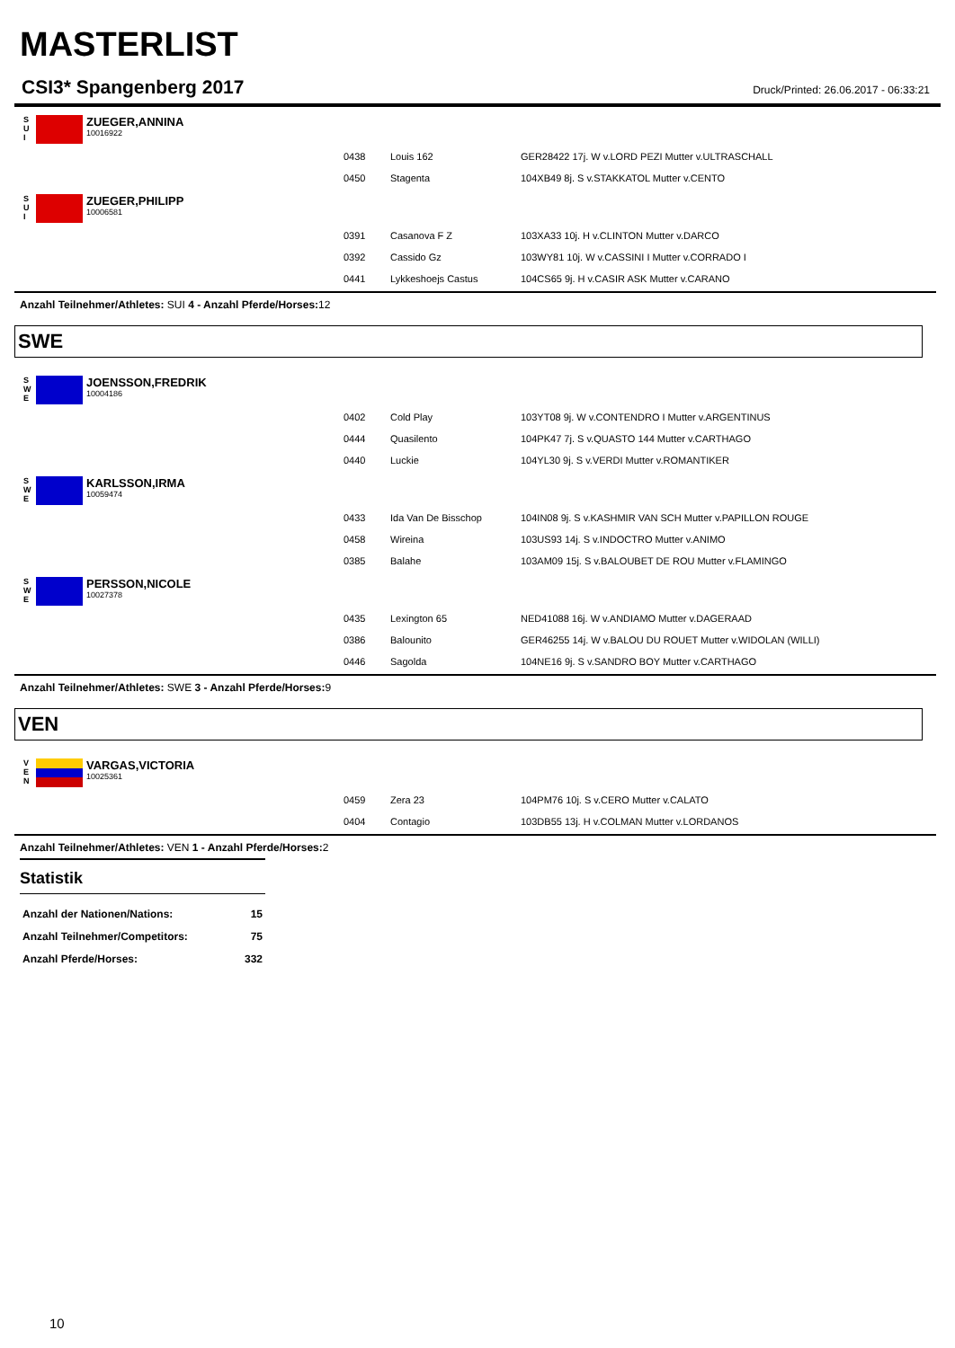MASTERLIST
CSI3* Spangenberg 2017
Druck/Printed: 26.06.2017 - 06:33:21
S
U
I
ZUEGER,ANNINA
10016922
| 0438 | Louis 162 | GER28422 17j. W v.LORD PEZI Mutter v.ULTRASCHALL |
| 0450 | Stagenta | 104XB49 8j. S v.STAKKATOL Mutter v.CENTO |
S
U
I
ZUEGER,PHILIPP
10006581
| 0391 | Casanova F Z | 103XA33 10j. H v.CLINTON Mutter v.DARCO |
| 0392 | Cassido Gz | 103WY81 10j. W v.CASSINI I Mutter v.CORRADO I |
| 0441 | Lykkeshoejs Castus | 104CS65 9j. H v.CASIR ASK Mutter v.CARANO |
Anzahl Teilnehmer/Athletes: SUI 4 - Anzahl Pferde/Horses: 12
SWE
S
W
E
JOENSSON,FREDRIK
10004186
| 0402 | Cold Play | 103YT08 9j. W v.CONTENDRO I Mutter v.ARGENTINUS |
| 0444 | Quasilento | 104PK47 7j. S v.QUASTO 144 Mutter v.CARTHAGO |
| 0440 | Luckie | 104YL30 9j. S v.VERDI Mutter v.ROMANTIKER |
S
W
E
KARLSSON,IRMA
10059474
| 0433 | Ida Van De Bisschop | 104IN08 9j. S v.KASHMIR VAN SCH Mutter v.PAPILLON ROUGE |
| 0458 | Wireina | 103US93 14j. S v.INDOCTRO Mutter v.ANIMO |
| 0385 | Balahe | 103AM09 15j. S v.BALOUBET DE ROU Mutter v.FLAMINGO |
S
W
E
PERSSON,NICOLE
10027378
| 0435 | Lexington 65 | NED41088 16j. W v.ANDIAMO Mutter v.DAGERAAD |
| 0386 | Balounito | GER46255 14j. W v.BALOU DU ROUET Mutter v.WIDOLAN (WILLI) |
| 0446 | Sagolda | 104NE16 9j. S v.SANDRO BOY Mutter v.CARTHAGO |
Anzahl Teilnehmer/Athletes: SWE 3 - Anzahl Pferde/Horses: 9
VEN
V
E
N
VARGAS,VICTORIA
10025361
| 0459 | Zera 23 | 104PM76 10j. S v.CERO Mutter v.CALATO |
| 0404 | Contagio | 103DB55 13j. H v.COLMAN Mutter v.LORDANOS |
Anzahl Teilnehmer/Athletes: VEN 1 - Anzahl Pferde/Horses: 2
Statistik
| Anzahl der Nationen/Nations: | 15 |
| Anzahl Teilnehmer/Competitors: | 75 |
| Anzahl Pferde/Horses: | 332 |
10